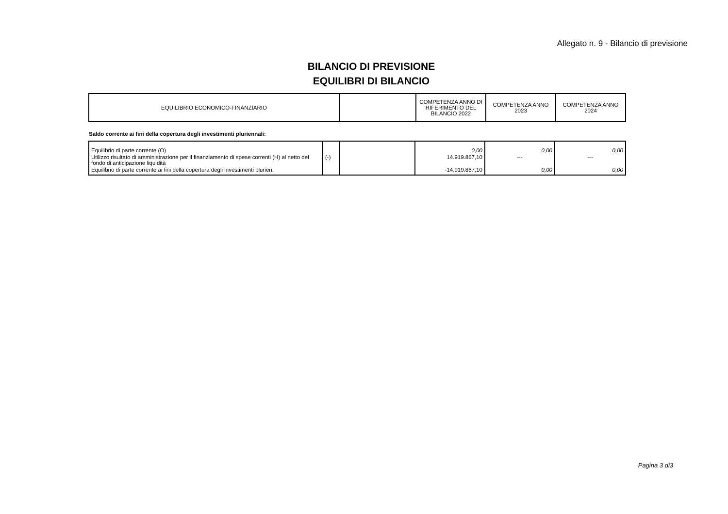Allegato n. 9 - Bilancio di previsione
BILANCIO DI PREVISIONE
EQUILIBRI DI BILANCIO
| EQUILIBRIO ECONOMICO-FINANZIARIO | | COMPETENZA ANNO DI RIFERIMENTO DEL BILANCIO 2022 | COMPETENZA ANNO 2023 | COMPETENZA ANNO 2024 |
Saldo corrente ai fini della copertura degli investimenti pluriennali:
| Equilibrio di parte corrente (O) | | | 0,00 | 0,00 | 0,00 |
| Utilizzo risultato di amministrazione per il finanziamento di spese correnti (H) al netto del fondo di anticipazione liquidità | (-) | | 14.919.867,10 | --- | --- |
| Equilibrio di parte corrente ai fini della copertura degli investimenti plurien. | | | -14.919.867,10 | 0,00 | 0,00 |
Pagina 3 di3